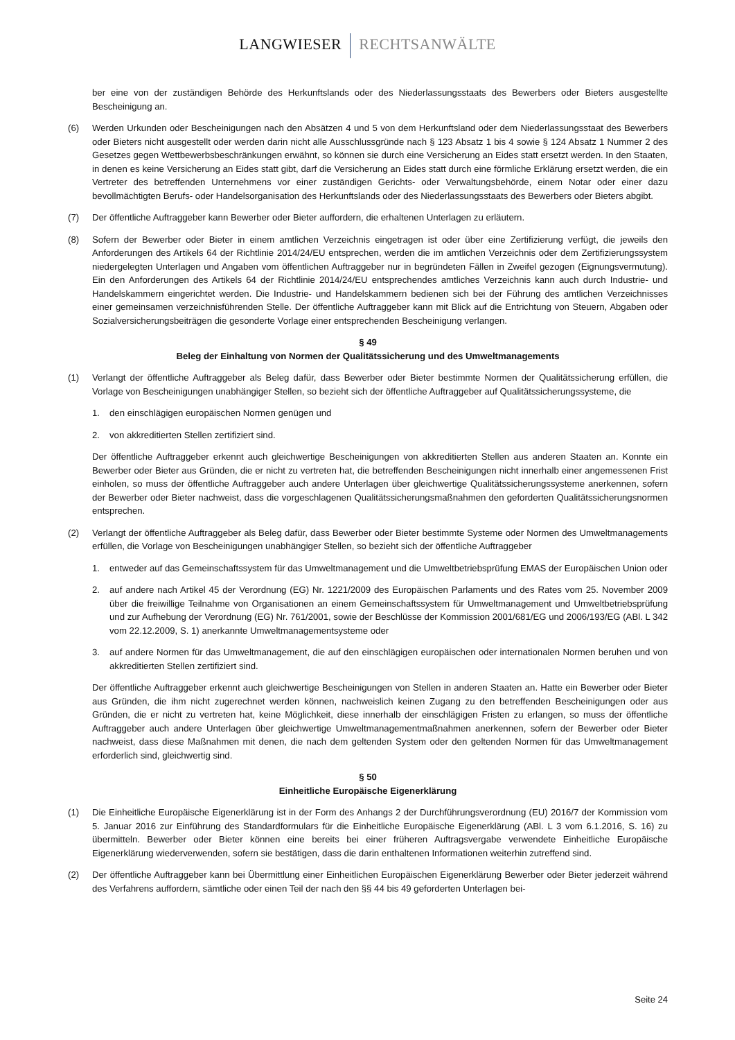LANGWIESER RECHTSANWÄLTE
ber eine von der zuständigen Behörde des Herkunftslands oder des Niederlassungsstaats des Bewerbers oder Bieters ausgestellte Bescheinigung an.
(6) Werden Urkunden oder Bescheinigungen nach den Absätzen 4 und 5 von dem Herkunftsland oder dem Niederlassungsstaat des Bewerbers oder Bieters nicht ausgestellt oder werden darin nicht alle Ausschlussgründe nach § 123 Absatz 1 bis 4 sowie § 124 Absatz 1 Nummer 2 des Gesetzes gegen Wettbewerbsbeschränkungen erwähnt, so können sie durch eine Versicherung an Eides statt ersetzt werden. In den Staaten, in denen es keine Versicherung an Eides statt gibt, darf die Versicherung an Eides statt durch eine förmliche Erklärung ersetzt werden, die ein Vertreter des betreffenden Unternehmens vor einer zuständigen Gerichts- oder Verwaltungsbehörde, einem Notar oder einer dazu bevollmächtigten Berufs- oder Handelsorganisation des Herkunftslands oder des Niederlassungsstaats des Bewerbers oder Bieters abgibt.
(7) Der öffentliche Auftraggeber kann Bewerber oder Bieter auffordern, die erhaltenen Unterlagen zu erläutern.
(8) Sofern der Bewerber oder Bieter in einem amtlichen Verzeichnis eingetragen ist oder über eine Zertifizierung verfügt, die jeweils den Anforderungen des Artikels 64 der Richtlinie 2014/24/EU entsprechen, werden die im amtlichen Verzeichnis oder dem Zertifizierungssystem niedergelegten Unterlagen und Angaben vom öffentlichen Auftraggeber nur in begründeten Fällen in Zweifel gezogen (Eignungsvermutung). Ein den Anforderungen des Artikels 64 der Richtlinie 2014/24/EU entsprechendes amtliches Verzeichnis kann auch durch Industrie- und Handelskammern eingerichtet werden. Die Industrie- und Handelskammern bedienen sich bei der Führung des amtlichen Verzeichnisses einer gemeinsamen verzeichnisführenden Stelle. Der öffentliche Auftraggeber kann mit Blick auf die Entrichtung von Steuern, Abgaben oder Sozialversicherungsbeiträgen die gesonderte Vorlage einer entsprechenden Bescheinigung verlangen.
§ 49
Beleg der Einhaltung von Normen der Qualitätssicherung und des Umweltmanagements
(1) Verlangt der öffentliche Auftraggeber als Beleg dafür, dass Bewerber oder Bieter bestimmte Normen der Qualitätssicherung erfüllen, die Vorlage von Bescheinigungen unabhängiger Stellen, so bezieht sich der öffentliche Auftraggeber auf Qualitätssicherungssysteme, die
1. den einschlägigen europäischen Normen genügen und
2. von akkreditierten Stellen zertifiziert sind.
Der öffentliche Auftraggeber erkennt auch gleichwertige Bescheinigungen von akkreditierten Stellen aus anderen Staaten an. Konnte ein Bewerber oder Bieter aus Gründen, die er nicht zu vertreten hat, die betreffenden Bescheinigungen nicht innerhalb einer angemessenen Frist einholen, so muss der öffentliche Auftraggeber auch andere Unterlagen über gleichwertige Qualitätssicherungssysteme anerkennen, sofern der Bewerber oder Bieter nachweist, dass die vorgeschlagenen Qualitätssicherungsmaßnahmen den geforderten Qualitätssicherungsnormen entsprechen.
(2) Verlangt der öffentliche Auftraggeber als Beleg dafür, dass Bewerber oder Bieter bestimmte Systeme oder Normen des Umweltmanagements erfüllen, die Vorlage von Bescheinigungen unabhängiger Stellen, so bezieht sich der öffentliche Auftraggeber
1. entweder auf das Gemeinschaftssystem für das Umweltmanagement und die Umweltbetriebsprüfung EMAS der Europäischen Union oder
2. auf andere nach Artikel 45 der Verordnung (EG) Nr. 1221/2009 des Europäischen Parlaments und des Rates vom 25. November 2009 über die freiwillige Teilnahme von Organisationen an einem Gemeinschaftssystem für Umweltmanagement und Umweltbetriebsprüfung und zur Aufhebung der Verordnung (EG) Nr. 761/2001, sowie der Beschlüsse der Kommission 2001/681/EG und 2006/193/EG (ABl. L 342 vom 22.12.2009, S. 1) anerkannte Umweltmanagementsysteme oder
3. auf andere Normen für das Umweltmanagement, die auf den einschlägigen europäischen oder internationalen Normen beruhen und von akkreditierten Stellen zertifiziert sind.
Der öffentliche Auftraggeber erkennt auch gleichwertige Bescheinigungen von Stellen in anderen Staaten an. Hatte ein Bewerber oder Bieter aus Gründen, die ihm nicht zugerechnet werden können, nachweislich keinen Zugang zu den betreffenden Bescheinigungen oder aus Gründen, die er nicht zu vertreten hat, keine Möglichkeit, diese innerhalb der einschlägigen Fristen zu erlangen, so muss der öffentliche Auftraggeber auch andere Unterlagen über gleichwertige Umweltmanagementmaßnahmen anerkennen, sofern der Bewerber oder Bieter nachweist, dass diese Maßnahmen mit denen, die nach dem geltenden System oder den geltenden Normen für das Umweltmanagement erforderlich sind, gleichwertig sind.
§ 50
Einheitliche Europäische Eigenerklärung
(1) Die Einheitliche Europäische Eigenerklärung ist in der Form des Anhangs 2 der Durchführungsverordnung (EU) 2016/7 der Kommission vom 5. Januar 2016 zur Einführung des Standardformulars für die Einheitliche Europäische Eigenerklärung (ABl. L 3 vom 6.1.2016, S. 16) zu übermitteln. Bewerber oder Bieter können eine bereits bei einer früheren Auftragsvergabe verwendete Einheitliche Europäische Eigenerklärung wiederverwenden, sofern sie bestätigen, dass die darin enthaltenen Informationen weiterhin zutreffend sind.
(2) Der öffentliche Auftraggeber kann bei Übermittlung einer Einheitlichen Europäischen Eigenerklärung Bewerber oder Bieter jederzeit während des Verfahrens auffordern, sämtliche oder einen Teil der nach den §§ 44 bis 49 geforderten Unterlagen bei-
Seite 24